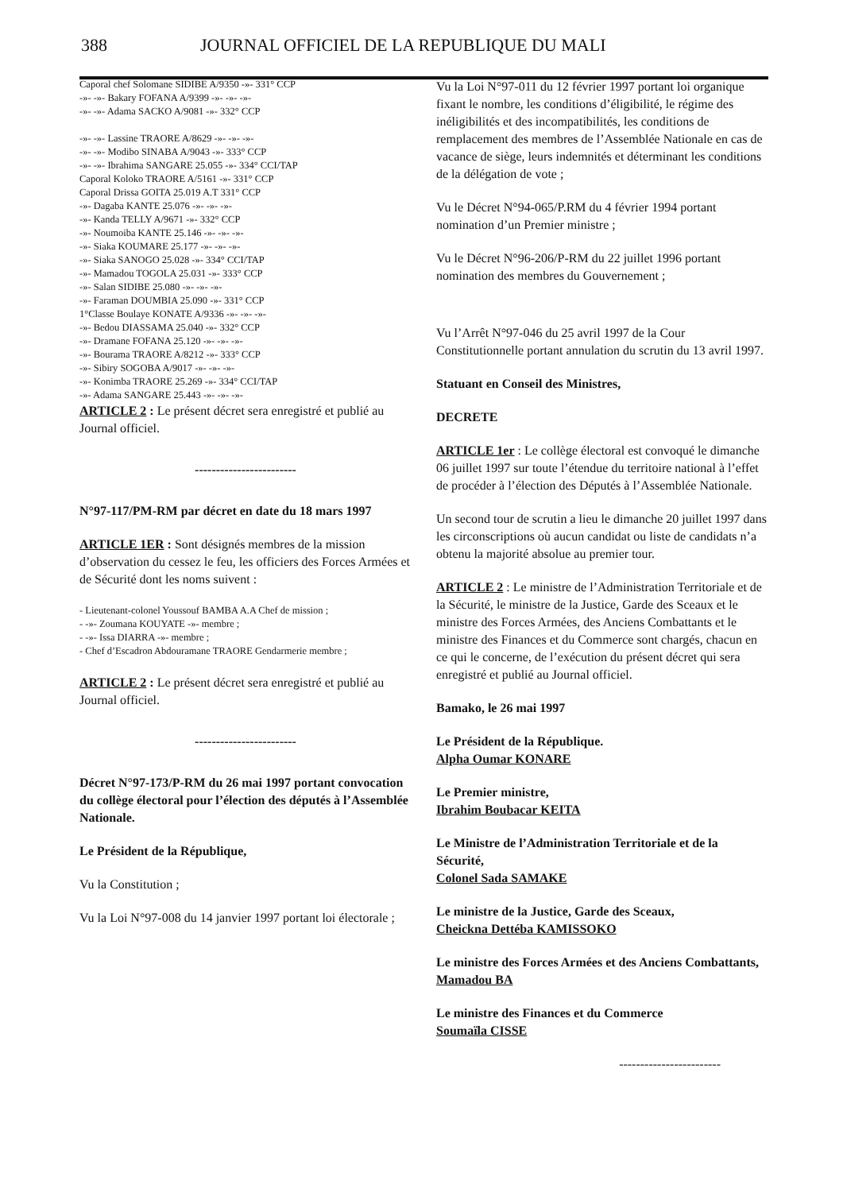388 JOURNAL OFFICIEL DE LA REPUBLIQUE DU MALI
Caporal chef Solomane SIDIBE A/9350 -»- 331° CCP
-»- -»- Bakary FOFANA A/9399 -»- -»- -»-
-»- -»- Adama SACKO A/9081 -»- 332° CCP
-»- -»- Lassine TRAORE A/8629 -»- -»- -»-
-»- -»- Modibo SINABA A/9043 -»- 333° CCP
-»- -»- Ibrahima SANGARE 25.055 -»- 334° CCI/TAP
Caporal Koloko TRAORE A/5161 -»- 331° CCP
Caporal Drissa GOITA 25.019 A.T 331° CCP
-»- Dagaba KANTE 25.076 -»- -»- -»-
-»- Kanda TELLY A/9671 -»- 332° CCP
-»- Noumoiba KANTE 25.146 -»- -»- -»-
-»- Siaka KOUMARE 25.177 -»- -»- -»-
-»- Siaka SANOGO 25.028 -»- 334° CCI/TAP
-»- Mamadou TOGOLA 25.031 -»- 333° CCP
-»- Salan SIDIBE 25.080 -»- -»- -»-
-»- Faraman DOUMBIA 25.090 -»- 331° CCP
1°Classe Boulaye KONATE A/9336 -»- -»- -»-
-»- Bedou DIASSAMA 25.040 -»- 332° CCP
-»- Dramane FOFANA 25.120 -»- -»- -»-
-»- Bourama TRAORE A/8212 -»- 333° CCP
-»- Sibiry SOGOBA A/9017 -»- -»- -»-
-»- Konimba TRAORE 25.269 -»- 334° CCI/TAP
-»- Adama SANGARE 25.443 -»- -»- -»-
ARTICLE 2 : Le présent décret sera enregistré et publié au Journal officiel.
------------------------
N°97-117/PM-RM par décret en date du 18 mars 1997
ARTICLE 1ER : Sont désignés membres de la mission d’observation du cessez le feu, les officiers des Forces Armées et de Sécurité dont les noms suivent :
- Lieutenant-colonel Youssouf BAMBA A.A Chef de mission ;
- -»- Zoumana KOUYATE -»- membre ;
- -»- Issa DIARRA -»- membre ;
- Chef d’Escadron Abdouramane TRAORE Gendarmerie membre ;
ARTICLE 2 : Le présent décret sera enregistré et publié au Journal officiel.
------------------------
Décret N°97-173/P-RM du 26 mai 1997 portant convocation du collège électoral pour l’élection des députés à l’Assemblée Nationale.
Le Président de la République,
Vu la Constitution ;
Vu la Loi N°97-008 du 14 janvier 1997 portant loi électorale ;
Vu la Loi N°97-011 du 12 février 1997 portant loi organique fixant le nombre, les conditions d’éligibilité, le régime des inéligibilités et des incompatibilités, les conditions de remplacement des membres de l’Assemblée Nationale en cas de vacance de siège, leurs indemnités et déterminant les conditions de la délégation de vote ;
Vu le Décret N°94-065/P.RM du 4 février 1994 portant nomination d’un Premier ministre ;
Vu le Décret N°96-206/P-RM du 22 juillet 1996 portant nomination des membres du Gouvernement ;
Vu l’Arrêt N°97-046 du 25 avril 1997 de la Cour Constitutionnelle portant annulation du scrutin du 13 avril 1997.
Statuant en Conseil des Ministres,
DECRETE
ARTICLE 1er : Le collège électoral est convoqué le dimanche 06 juillet 1997 sur toute l’étendue du territoire national à l’effet de procéder à l’élection des Députés à l’Assemblée Nationale.
Un second tour de scrutin a lieu le dimanche 20 juillet 1997 dans les circonscriptions où aucun candidat ou liste de candidats n’a obtenu la majorité absolue au premier tour.
ARTICLE 2 : Le ministre de l’Administration Territoriale et de la Sécurité, le ministre de la Justice, Garde des Sceaux et le ministre des Forces Armées, des Anciens Combattants et le ministre des Finances et du Commerce sont chargés, chacun en ce qui le concerne, de l’exécution du présent décret qui sera enregistré et publié au Journal officiel.
Bamako, le 26 mai 1997
Le Président de la République.
Alpha Oumar KONARE
Le Premier ministre,
Ibrahim Boubacar KEITA
Le Ministre de l’Administration Territoriale et de la Sécurité,
Colonel Sada SAMAKE
Le ministre de la Justice, Garde des Sceaux,
Cheickna Dettéba KAMISSOKO
Le ministre des Forces Armées et des Anciens Combattants,
Mamadou BA
Le ministre des Finances et du Commerce
Soumaïla CISSE
------------------------